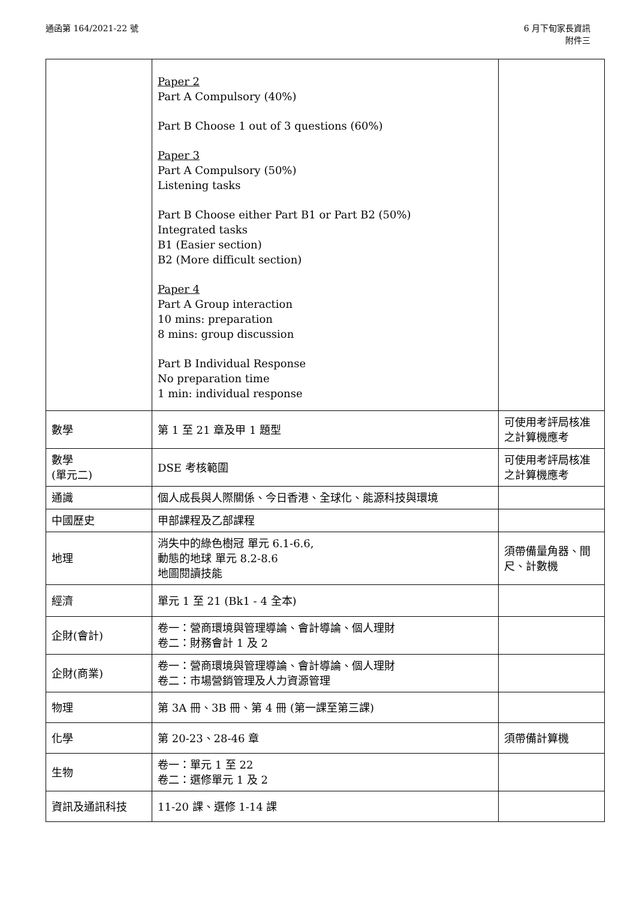通函第 164/2021-22 號 6 月下旬家長資訊
附件三
| | Paper 2 Part A Compulsory (40%) Part B Choose 1 out of 3 questions (60%) Paper 3 Part A Compulsory (50%) Listening tasks Part B Choose either Part B1 or Part B2 (50%) Integrated tasks B1 (Easier section) B2 (More difficult section) Paper 4 Part A Group interaction 10 mins: preparation 8 mins: group discussion Part B Individual Response No preparation time 1 min: individual response | |
| 數學 | 第 1 至 21 章及甲 1 題型 | 可使用考評局核准之計算機應考 |
| 數學 (單元二) | DSE 考核範圍 | 可使用考評局核准之計算機應考 |
| 通識 | 個人成長與人際關係、今日香港、全球化、能源科技與環境 | |
| 中國歷史 | 甲部課程及乙部課程 | |
| 地理 | 消失中的綠色樹冠 單元 6.1-6.6, 動態的地球 單元 8.2-8.6 地圖閱讀技能 | 須帶備量角器、間尺、計數機 |
| 經濟 | 單元 1 至 21 (Bk1 - 4 全本) | |
| 企財(會計) | 卷一：營商環境與管理導論、會計導論、個人理財 卷二：財務會計 1 及 2 | |
| 企財(商業) | 卷一：營商環境與管理導論、會計導論、個人理財 卷二：市場營銷管理及人力資源管理 | |
| 物理 | 第 3A 冊、3B 冊、第 4 冊 (第一課至第三課) | |
| 化學 | 第 20-23、28-46 章 | 須帶備計算機 |
| 生物 | 卷一：單元 1 至 22 卷二：選修單元 1 及 2 | |
| 資訊及通訊科技 | 11-20 課、選修 1-14 課 | |